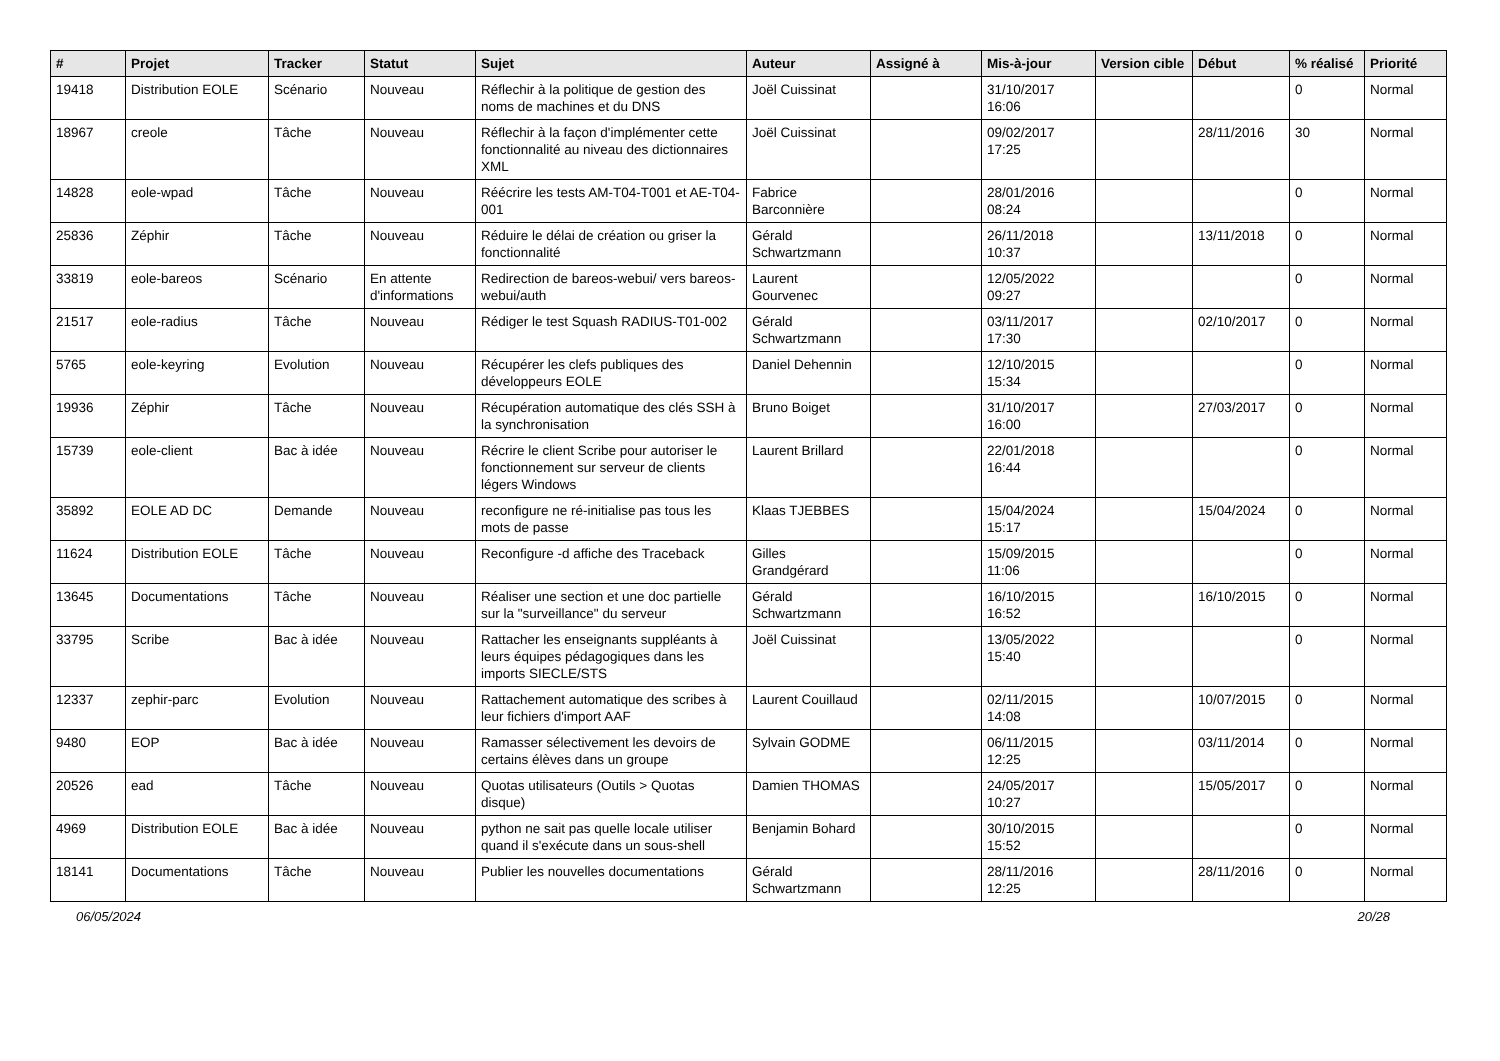| # | Projet | Tracker | Statut | Sujet | Auteur | Assigné à | Mis-à-jour | Version cible | Début | % réalisé | Priorité |
| --- | --- | --- | --- | --- | --- | --- | --- | --- | --- | --- | --- |
| 19418 | Distribution EOLE | Scénario | Nouveau | Réflechir à la politique de gestion des noms de machines et du DNS | Joël Cuissinat | | 31/10/2017 16:06 | | | 0 | Normal |
| 18967 | creole | Tâche | Nouveau | Réflechir à la façon d'implémenter cette fonctionnalité au niveau des dictionnaires XML | Joël Cuissinat | | 09/02/2017 17:25 | | 28/11/2016 | 30 | Normal |
| 14828 | eole-wpad | Tâche | Nouveau | Réécrire les tests AM-T04-T001 et AE-T04-001 | Fabrice Barconnière | | 28/01/2016 08:24 | | | 0 | Normal |
| 25836 | Zéphir | Tâche | Nouveau | Réduire le délai de création ou griser la fonctionnalité | Gérald Schwartzmann | | 26/11/2018 10:37 | | 13/11/2018 | 0 | Normal |
| 33819 | eole-bareos | Scénario | En attente d'informations | Redirection de bareos-webui/ vers bareos-webui/auth | Laurent Gourvenec | | 12/05/2022 09:27 | | | 0 | Normal |
| 21517 | eole-radius | Tâche | Nouveau | Rédiger le test Squash RADIUS-T01-002 | Gérald Schwartzmann | | 03/11/2017 17:30 | | 02/10/2017 | 0 | Normal |
| 5765 | eole-keyring | Evolution | Nouveau | Récupérer les clefs publiques des développeurs EOLE | Daniel Dehennin | | 12/10/2015 15:34 | | | 0 | Normal |
| 19936 | Zéphir | Tâche | Nouveau | Récupération automatique des clés SSH à la synchronisation | Bruno Boiget | | 31/10/2017 16:00 | | 27/03/2017 | 0 | Normal |
| 15739 | eole-client | Bac à idée | Nouveau | Récrire le client Scribe pour autoriser le fonctionnement sur serveur de clients légers Windows | Laurent Brillard | | 22/01/2018 16:44 | | | 0 | Normal |
| 35892 | EOLE AD DC | Demande | Nouveau | reconfigure ne ré-initialise pas tous les mots de passe | Klaas TJEBBES | | 15/04/2024 15:17 | | 15/04/2024 | 0 | Normal |
| 11624 | Distribution EOLE | Tâche | Nouveau | Reconfigure -d affiche des Traceback | Gilles Grandgérard | | 15/09/2015 11:06 | | | 0 | Normal |
| 13645 | Documentations | Tâche | Nouveau | Réaliser une section et une doc partielle sur la "surveillance" du serveur | Gérald Schwartzmann | | 16/10/2015 16:52 | | 16/10/2015 | 0 | Normal |
| 33795 | Scribe | Bac à idée | Nouveau | Rattacher les enseignants suppléants à leurs équipes pédagogiques dans les imports SIECLE/STS | Joël Cuissinat | | 13/05/2022 15:40 | | | 0 | Normal |
| 12337 | zephir-parc | Evolution | Nouveau | Rattachement automatique des scribes à leur fichiers d'import AAF | Laurent Couillaud | | 02/11/2015 14:08 | | 10/07/2015 | 0 | Normal |
| 9480 | EOP | Bac à idée | Nouveau | Ramasser sélectivement les devoirs de certains élèves dans un groupe | Sylvain GODME | | 06/11/2015 12:25 | | 03/11/2014 | 0 | Normal |
| 20526 | ead | Tâche | Nouveau | Quotas utilisateurs (Outils > Quotas disque) | Damien THOMAS | | 24/05/2017 10:27 | | 15/05/2017 | 0 | Normal |
| 4969 | Distribution EOLE | Bac à idée | Nouveau | python ne sait pas quelle locale utiliser quand il s'exécute dans un sous-shell | Benjamin Bohard | | 30/10/2015 15:52 | | | 0 | Normal |
| 18141 | Documentations | Tâche | Nouveau | Publier les nouvelles documentations | Gérald Schwartzmann | | 28/11/2016 12:25 | | 28/11/2016 | 0 | Normal |
06/05/2024 20/28